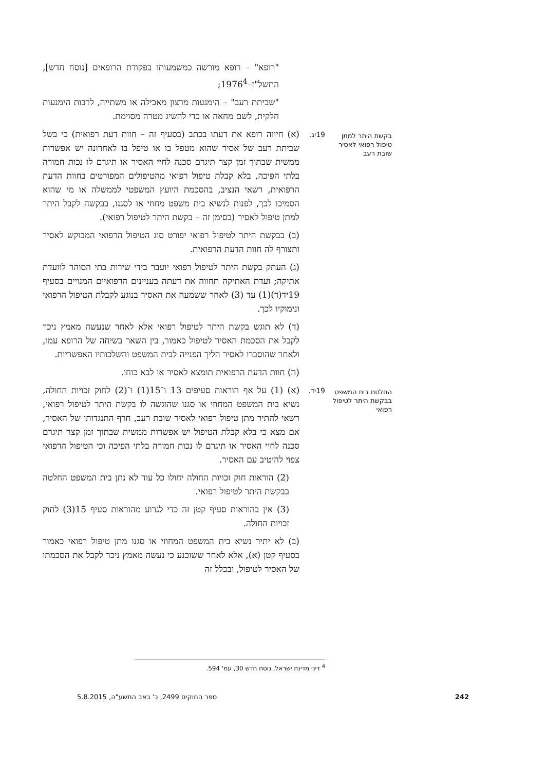"רופא" – רופא מורשה כמשמעותו בפקודת הרופאים [נוסח חדש], התשל"ז–1976<sup>4</sup>;
"שביתת רעב" – הימנעות מרצון מאכילה או משתייה, לרבות הימנעות חלקית, לשם מחאה או כדי להשיג מטרה מסוימת.
בקשת היתר למתן טיפול רפואי לאסיר שובת רעב
19יג.
(א) חיווה רופא את דעתו בכתב (בסעיף זה – חוות דעת רפואית) כי בשל שביתת רעב של אסיר שהוא מטפל בו או טיפל בו לאחרונה יש אפשרות ממשית שבתוך זמן קצר תיגרם סכנה לחיי האסיר או תיגרם לו נכות חמורה בלתי הפיכה, בלא קבלת טיפול רפואי מהטיפולים המפורטים בחוות הדעת הרפואית, רשאי הנציב, בהסכמת היועץ המשפטי לממשלה או מי שהוא הסמיכו לכך, לפנות לנשיא בית משפט מחוזי או לסגנו, בבקשה לקבל היתר למתן טיפול לאסיר (בסימן זה – בקשת היתר לטיפול רפואי).
(ב) בבקשת היתר לטיפול רפואי יפורט סוג הטיפול הרפואי המבוקש לאסיר ותצורף לה חוות הדעת הרפואית.
(ג) העתק בקשת היתר לטיפול רפואי יועבר בידי שירות בתי הסוהר לוועדת אתיקה; ועדת האתיקה תחווה את דעתה בעניינים הרפואיים המנויים בסעיף 19יד(ד)(1) עד (3) לאחר ששמעה את האסיר בנוגע לקבלת הטיפול הרפואי ונימוקיו לכך.
(ד) לא תוגש בקשת היתר לטיפול רפואי אלא לאחר שנעשה מאמץ ניכר לקבל את הסכמת האסיר לטיפול כאמור, בין השאר בשיחה של הרופא עמו, ולאחר שהוסברו לאסיר הליך הפנייה לבית המשפט והשלכותיו האפשריות.
(ה) חוות הדעת הרפואית תומצא לאסיר או לבא כוחו.
החלטת בית המשפט בבקשת היתר לטיפול רפואי
19יד.
(א) (1) על אף הוראות סעיפים 13 ו־15(1) ו־(2) לחוק זכויות החולה, נשיא בית המשפט המחוזי או סגנו שהוגשה לו בקשת היתר לטיפול רפואי, רשאי להתיר מתן טיפול רפואי לאסיר שובת רעב, חרף התנגדותו של האסיר, אם מצא כי בלא קבלת הטיפול יש אפשרות ממשית שבתוך זמן קצר תיגרם סכנה לחיי האסיר או תיגרם לו נכות חמורה בלתי הפיכה וכי הטיפול הרפואי צפוי להיטיב עם האסיר.
(2) הוראות חוק זכויות החולה יחולו כל עוד לא נתן בית המשפט החלטה בבקשת היתר לטיפול רפואי.
(3) אין בהוראות סעיף קטן זה כדי לגרוע מהוראות סעיף 15(3) לחוק זכויות החולה.
(ב) לא יתיר נשיא בית המשפט המחוזי או סגנו מתן טיפול רפואי כאמור בסעיף קטן (א), אלא לאחר ששוכנע כי נעשה מאמץ ניכר לקבל את הסכמתו של האסיר לטיפול, ובכלל זה
<sup>4</sup> דיני מדינת ישראל, נוסח חדש 30, עמ' 594.
242 ספר החוקים 2499, כ' באב התשע"ה, 5.8.2015